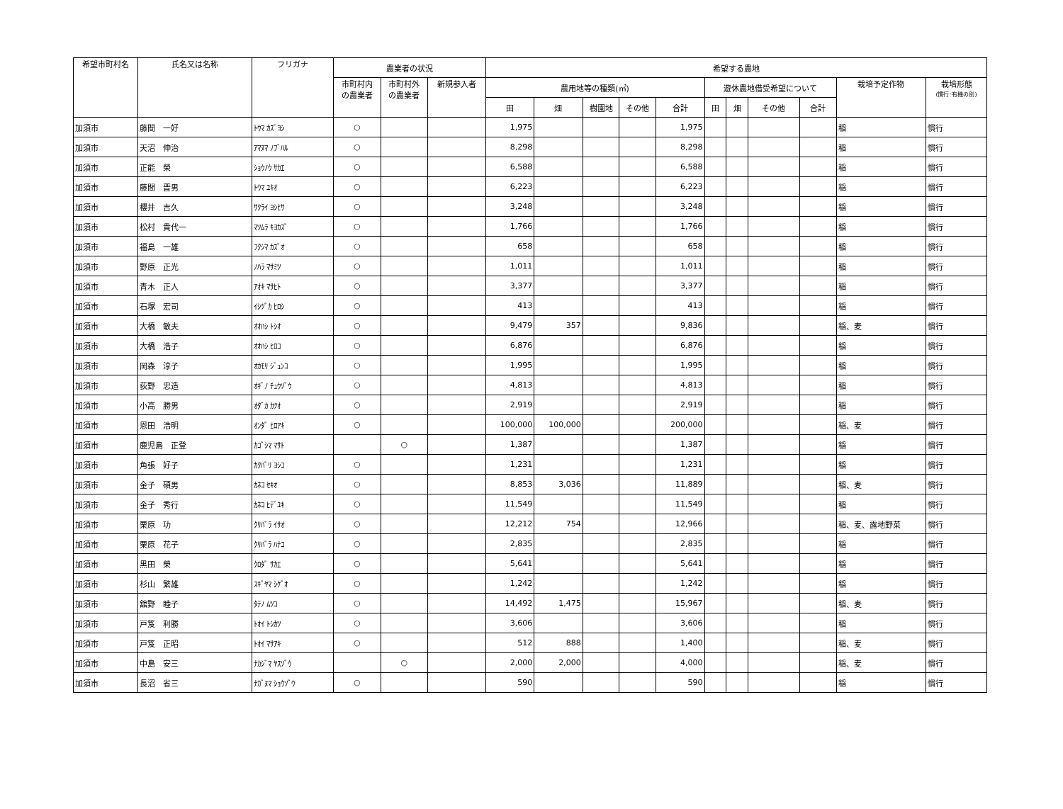| 希望市町村名 | 氏名又は名称 | フリガナ | 農業者の状況 | | | 希望する農地 | | | | | | | | | | |
| --- | --- | --- | --- | --- | --- | --- | --- | --- | --- | --- | --- | --- | --- | --- | --- | --- |
| | | | 市町村内 の農業者 | 市町村外 の農業者 | 新規参入者 | 農用地等の種類(㎡) | | | | | 遊休農地借受希望について | | | | 栽培予定作物 | 栽培形態 (慣行･有機の別) |
| | | | | | | 田 | 畑 | 樹園地 | その他 | 合計 | 田 | 畑 | その他 | 合計 | | |
| 加須市 | 藤間 一好 | ﾄｳﾏ ｶｽﾞﾖｼ | ○ | | | 1,975 | | | | 1,975 | | | | | 稲 | 慣行 |
| 加須市 | 天沼 伸治 | ｱﾏﾇﾏ ﾉﾌﾞﾊﾙ | ○ | | | 8,298 | | | | 8,298 | | | | | 稲 | 慣行 |
| 加須市 | 正能 榮 | ｼｮｳﾉｳ ｻｶｴ | ○ | | | 6,588 | | | | 6,588 | | | | | 稲 | 慣行 |
| 加須市 | 藤間 晋男 | ﾄｳﾏ ﾕｷｵ | ○ | | | 6,223 | | | | 6,223 | | | | | 稲 | 慣行 |
| 加須市 | 櫻井 吉久 | ｻｸﾗｲ ﾖｼﾋｻ | ○ | | | 3,248 | | | | 3,248 | | | | | 稲 | 慣行 |
| 加須市 | 松村 貴代一 | ﾏﾂﾑﾗ ｷﾖｶｽﾞ | ○ | | | 1,766 | | | | 1,766 | | | | | 稲 | 慣行 |
| 加須市 | 福島 一雄 | ﾌｸｼﾏ ｶｽﾞｵ | ○ | | | 658 | | | | 658 | | | | | 稲 | 慣行 |
| 加須市 | 野原 正光 | ﾉﾊﾗ ﾏｻﾐﾂ | ○ | | | 1,011 | | | | 1,011 | | | | | 稲 | 慣行 |
| 加須市 | 青木 正人 | ｱｵｷ ﾏｻﾋﾄ | ○ | | | 3,377 | | | | 3,377 | | | | | 稲 | 慣行 |
| 加須市 | 石塚 宏司 | ｲｼﾂﾞｶ ﾋﾛｼ | ○ | | | 413 | | | | 413 | | | | | 稲 | 慣行 |
| 加須市 | 大橋 敏夫 | ｵｵﾊｼ ﾄｼｵ | ○ | | | 9,479 | 357 | | | 9,836 | | | | | 稲、麦 | 慣行 |
| 加須市 | 大橋 浩子 | ｵｵﾊｼ ﾋﾛｺ | ○ | | | 6,876 | | | | 6,876 | | | | | 稲 | 慣行 |
| 加須市 | 岡森 淳子 | ｵｶﾓﾘ ｼﾞｭﾝｺ | ○ | | | 1,995 | | | | 1,995 | | | | | 稲 | 慣行 |
| 加須市 | 荻野 忠造 | ｵｷﾞﾉ ﾁｭｳｿﾞｳ | ○ | | | 4,813 | | | | 4,813 | | | | | 稲 | 慣行 |
| 加須市 | 小高 勝男 | ｵﾀﾞｶ ｶﾂｵ | ○ | | | 2,919 | | | | 2,919 | | | | | 稲 | 慣行 |
| 加須市 | 恩田 浩明 | ｵﾝﾀﾞ ﾋﾛｱｷ | ○ | | | 100,000 | 100,000 | | | 200,000 | | | | | 稲、麦 | 慣行 |
| 加須市 | 鹿児島 正登 | ｶｺﾞｼﾏ ﾏｻﾄ | | ○ | | 1,387 | | | | 1,387 | | | | | 稲 | 慣行 |
| 加須市 | 角張 好子 | ｶｸﾊﾞﾘ ﾖｼｺ | ○ | | | 1,231 | | | | 1,231 | | | | | 稲 | 慣行 |
| 加須市 | 金子 碩男 | ｶﾈｺ ｾｷｵ | ○ | | | 8,853 | 3,036 | | | 11,889 | | | | | 稲、麦 | 慣行 |
| 加須市 | 金子 秀行 | ｶﾈｺ ﾋﾃﾞﾕｷ | ○ | | | 11,549 | | | | 11,549 | | | | | 稲 | 慣行 |
| 加須市 | 栗原 功 | ｸﾘﾊﾞﾗ ｲｻｵ | ○ | | | 12,212 | 754 | | | 12,966 | | | | | 稲、麦、露地野菜 | 慣行 |
| 加須市 | 栗原 花子 | ｸﾘﾊﾞﾗ ﾊﾅｺ | ○ | | | 2,835 | | | | 2,835 | | | | | 稲 | 慣行 |
| 加須市 | 黒田 榮 | ｸﾛﾀﾞ ｻｶｴ | ○ | | | 5,641 | | | | 5,641 | | | | | 稲 | 慣行 |
| 加須市 | 杉山 繁雄 | ｽｷﾞﾔﾏ ｼｹﾞｵ | ○ | | | 1,242 | | | | 1,242 | | | | | 稲 | 慣行 |
| 加須市 | 舘野 睦子 | ﾀﾃﾉ ﾑﾂｺ | ○ | | | 14,492 | 1,475 | | | 15,967 | | | | | 稲、麦 | 慣行 |
| 加須市 | 戸笈 利勝 | ﾄｵｲ ﾄｼｶﾂ | ○ | | | 3,606 | | | | 3,606 | | | | | 稲 | 慣行 |
| 加須市 | 戸笈 正昭 | ﾄｵｲ ﾏｻｱｷ | ○ | | | 512 | 888 | | | 1,400 | | | | | 稲、麦 | 慣行 |
| 加須市 | 中島 安三 | ﾅｶｼﾞﾏ ﾔｽｿﾞｳ | | ○ | | 2,000 | 2,000 | | | 4,000 | | | | | 稲、麦 | 慣行 |
| 加須市 | 長沼 省三 | ﾅｶﾞﾇﾏ ｼｮｳｿﾞｳ | ○ | | | 590 | | | | 590 | | | | | 稲 | 慣行 |